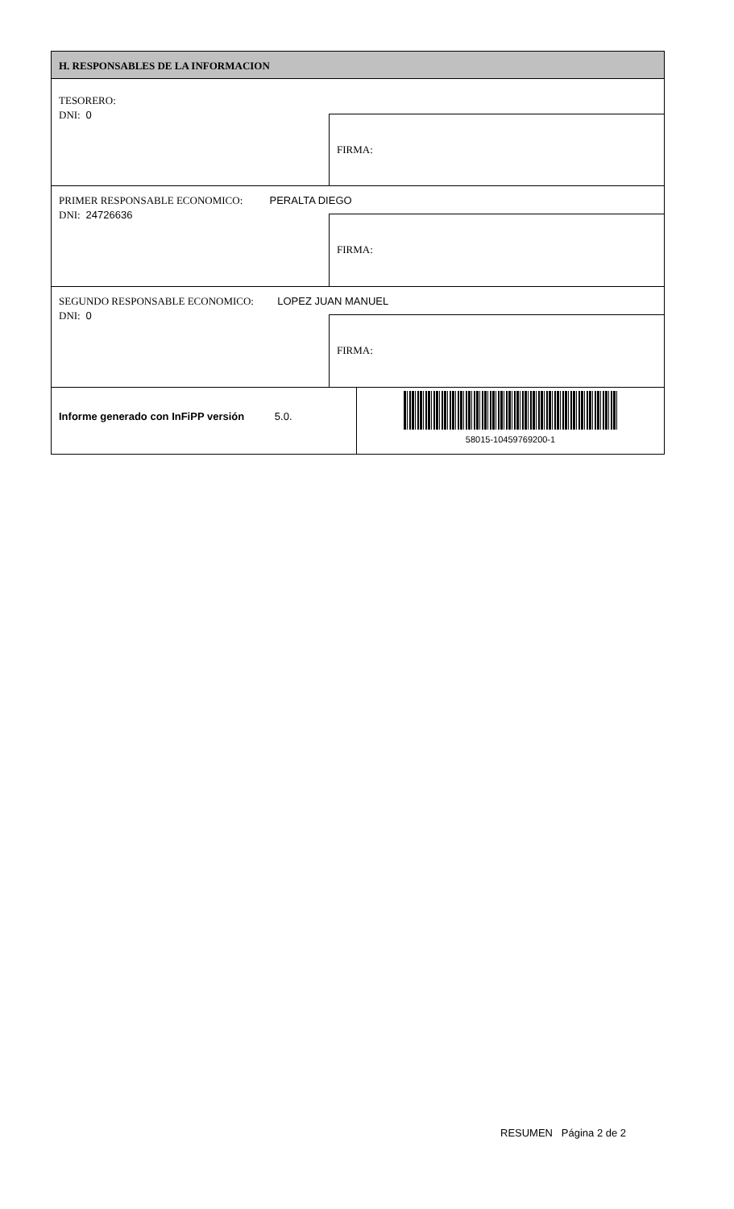H. RESPONSABLES DE LA INFORMACION
TESORERO:
DNI: 0
FIRMA:
PRIMER RESPONSABLE ECONOMICO: PERALTA DIEGO
DNI: 24726636
FIRMA:
SEGUNDO RESPONSABLE ECONOMICO: LOPEZ JUAN MANUEL
DNI: 0
FIRMA:
Informe generado con InFiPP versión 5.0.
58015-10459769200-1
RESUMEN Página 2 de 2